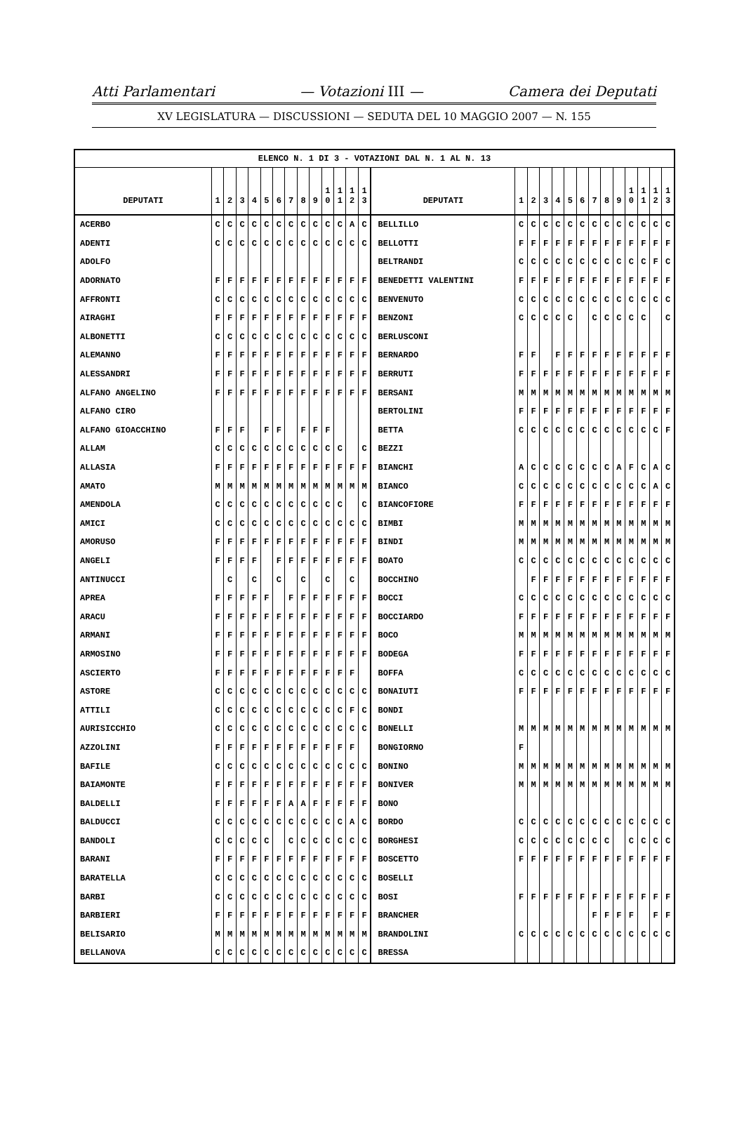Atti Parlamentari — Votazioni III — Camera dei Deputati
XV LEGISLATURA — DISCUSSIONI — SEDUTA DEL 10 MAGGIO 2007 — N. 155
| ELENCO N. 1 DI 3 - VOTAZIONI DAL N. 1 AL N. 13 | | | | | | | | | | | | | | | | | | | | | | | | | | | |
| DEPUTATI | 1 | 2 | 3 | 4 | 5 | 6 | 7 | 8 | 9 | 1 0 | 1 1 | 1 2 | 1 3 | DEPUTATI | 1 | 2 | 3 | 4 | 5 | 6 | 7 | 8 | 9 | 1 0 | 1 1 | 1 2 | 1 3 |
| ACERBO | C | C | C | C | C | C | C | C | C | C | C | A | C | BELLILLO | C | C | C | C | C | C | C | C | C | C | C | C | C |
| ADENTI | C | C | C | C | C | C | C | C | C | C | C | C | C | BELLOTTI | F | F | F | F | F | F | F | F | F | F | F | F | F |
| ADOLFO | | | | | | | | | | | | | | BELTRANDI | C | C | C | C | C | C | C | C | C | C | C | F | C |
| ADORNATO | F | F | F | F | F | F | F | F | F | F | F | F | F | BENEDETTI VALENTINI | F | F | F | F | F | F | F | F | F | F | F | F | F |
| AFFRONTI | C | C | C | C | C | C | C | C | C | C | C | C | C | BENVENUTO | C | C | C | C | C | C | C | C | C | C | C | C | C |
| AIRAGHI | F | F | F | F | F | F | F | F | F | F | F | F | F | BENZONI | C | C | C | C | C | | C | C | C | C | C | | C |
| ALBONETTI | C | C | C | C | C | C | C | C | C | C | C | C | C | BERLUSCONI | | | | | | | | | | | | | |
| ALEMANNO | F | F | F | F | F | F | F | F | F | F | F | F | F | BERNARDO | F | F | | F | F | F | F | F | F | F | F | F | F |
| ALESSANDRI | F | F | F | F | F | F | F | F | F | F | F | F | F | BERRUTI | F | F | F | F | F | F | F | F | F | F | F | F | F |
| ALFANO ANGELINO | F | F | F | F | F | F | F | F | F | F | F | F | F | BERSANI | M | M | M | M | M | M | M | M | M | M | M | M | M |
| ALFANO CIRO | | | | | | | | | | | | | | BERTOLINI | F | F | F | F | F | F | F | F | F | F | F | F | F |
| ALFANO GIOACCHINO | F | F | F | | F | F | | F | F | F | | | | BETTA | C | C | C | C | C | C | C | C | C | C | C | C | F |
| ALLAM | C | C | C | C | C | C | C | C | C | C | C | | C | BEZZI | | | | | | | | | | | | | |
| ALLASIA | F | F | F | F | F | F | F | F | F | F | F | F | F | BIANCHI | A | C | C | C | C | C | C | C | A | F | C | A | C |
| AMATO | M | M | M | M | M | M | M | M | M | M | M | M | M | BIANCO | C | C | C | C | C | C | C | C | C | C | C | A | C |
| AMENDOLA | C | C | C | C | C | C | C | C | C | C | C | | C | BIANCOFIORE | F | F | F | F | F | F | F | F | F | F | F | F | F |
| AMICI | C | C | C | C | C | C | C | C | C | C | C | C | C | BIMBI | M | M | M | M | M | M | M | M | M | M | M | M | M |
| AMORUSO | F | F | F | F | F | F | F | F | F | F | F | F | F | BINDI | M | M | M | M | M | M | M | M | M | M | M | M | M |
| ANGELI | F | F | F | F | | F | F | F | F | F | F | F | F | BOATO | C | C | C | C | C | C | C | C | C | C | C | C | C |
| ANTINUCCI | | C | | C | | C | | C | | C | | C | | BOCCHINO | | F | F | F | F | F | F | F | F | F | F | F | F |
| APREA | F | F | F | F | F | | F | F | F | F | F | F | F | BOCCI | C | C | C | C | C | C | C | C | C | C | C | C | C |
| ARACU | F | F | F | F | F | F | F | F | F | F | F | F | F | BOCCIARDO | F | F | F | F | F | F | F | F | F | F | F | F | F |
| ARMANI | F | F | F | F | F | F | F | F | F | F | F | F | F | BOCO | M | M | M | M | M | M | M | M | M | M | M | M | M |
| ARMOSINO | F | F | F | F | F | F | F | F | F | F | F | F | F | BODEGA | F | F | F | F | F | F | F | F | F | F | F | F | F |
| ASCIERTO | F | F | F | F | F | F | F | F | F | F | F | F | | BOFFA | C | C | C | C | C | C | C | C | C | C | C | C | C |
| ASTORE | C | C | C | C | C | C | C | C | C | C | C | C | C | BONAIUTI | F | F | F | F | F | F | F | F | F | F | F | F | F |
| ATTILI | C | C | C | C | C | C | C | C | C | C | C | F | C | BONDI | | | | | | | | | | | | | |
| AURISICCHIO | C | C | C | C | C | C | C | C | C | C | C | C | C | BONELLI | M | M | M | M | M | M | M | M | M | M | M | M | M |
| AZZOLINI | F | F | F | F | F | F | F | F | F | F | F | F | | BONGIORNO | F | | | | | | | | | | | | |
| BAFILE | C | C | C | C | C | C | C | C | C | C | C | C | C | BONINO | M | M | M | M | M | M | M | M | M | M | M | M | M |
| BAIAMONTE | F | F | F | F | F | F | F | F | F | F | F | F | F | BONIVER | M | M | M | M | M | M | M | M | M | M | M | M | M |
| BALDELLI | F | F | F | F | F | F | A | A | F | F | F | F | F | BONO | | | | | | | | | | | | | |
| BALDUCCI | C | C | C | C | C | C | C | C | C | C | C | A | C | BORDO | C | C | C | C | C | C | C | C | C | C | C | C | C |
| BANDOLI | C | C | C | C | C | | C | C | C | C | C | C | C | BORGHESI | C | C | C | C | C | C | C | C | | C | C | C | C |
| BARANI | F | F | F | F | F | F | F | F | F | F | F | F | F | BOSCETTO | F | F | F | F | F | F | F | F | F | F | F | F | F |
| BARATELLA | C | C | C | C | C | C | C | C | C | C | C | C | C | BOSELLI | | | | | | | | | | | | | |
| BARBI | C | C | C | C | C | C | C | C | C | C | C | C | C | BOSI | F | F | F | F | F | F | F | F | F | F | F | F | F |
| BARBIERI | F | F | F | F | F | F | F | F | F | F | F | F | F | BRANCHER | | | | | | | F | F | F | F | | F | F |
| BELISARIO | M | M | M | M | M | M | M | M | M | M | M | M | M | BRANDOLINI | C | C | C | C | C | C | C | C | C | C | C | C | C |
| BELLANOVA | C | C | C | C | C | C | C | C | C | C | C | C | C | BRESSA | | | | | | | | | | | | | |